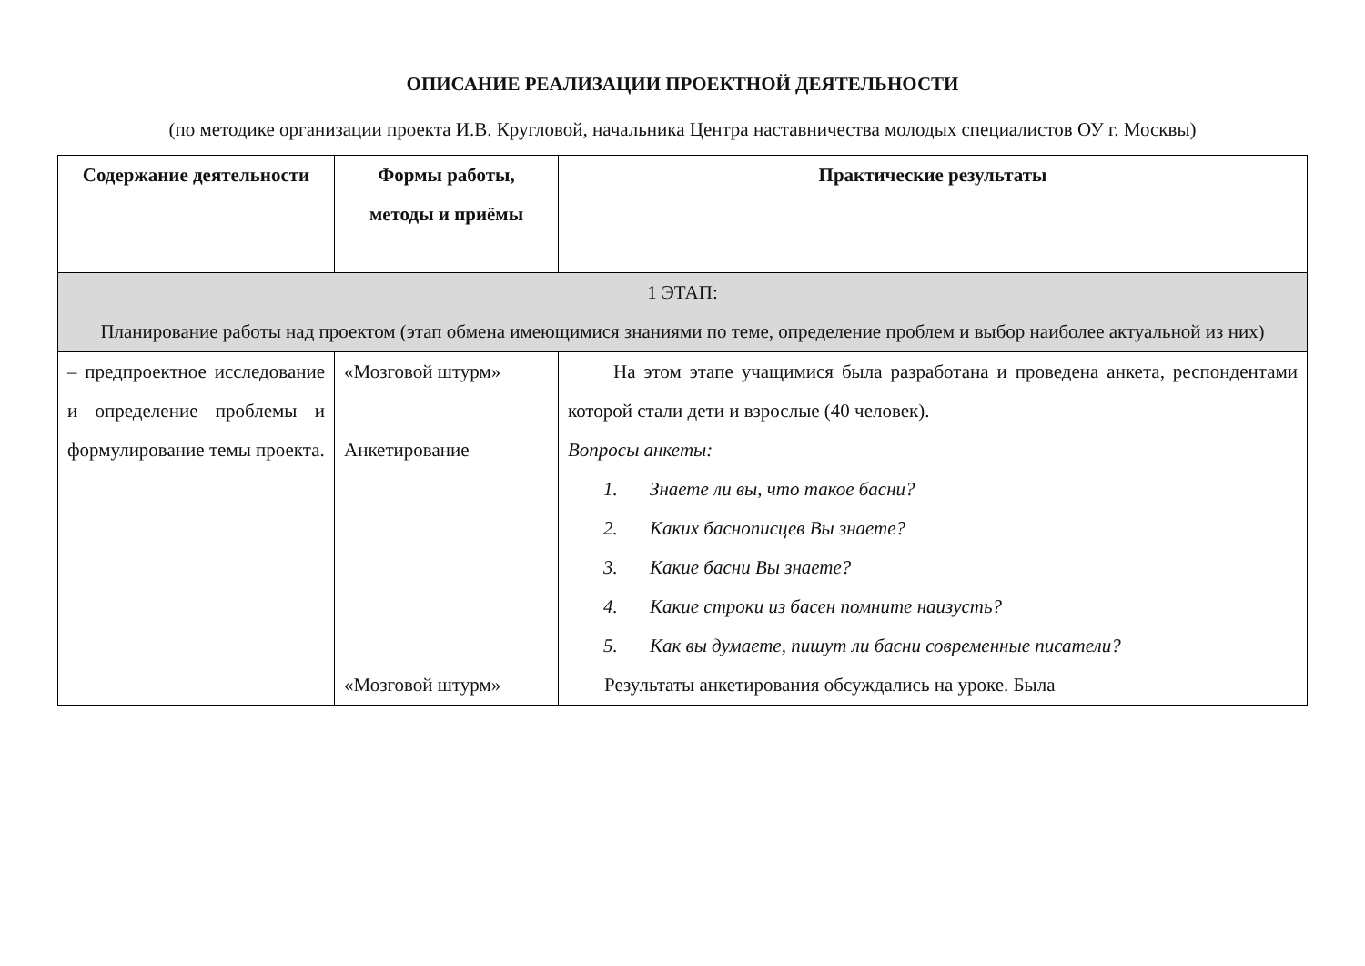ОПИСАНИЕ РЕАЛИЗАЦИИ ПРОЕКТНОЙ ДЕЯТЕЛЬНОСТИ
(по методике организации проекта И.В. Кругловой, начальника Центра наставничества молодых специалистов ОУ г. Москвы)
| Содержание деятельности | Формы работы, методы и приёмы | Практические результаты |
| --- | --- | --- |
| 1 ЭТАП: Планирование работы над проектом (этап обмена имеющимися знаниями по теме, определение проблем и выбор наиболее актуальной из них) | | |
| – предпроектное исследование и определение проблемы и формулирование темы проекта. | «Мозговой штурм» Анкетирование «Мозговой штурм» | На этом этапе учащимися была разработана и проведена анкета, респондентами которой стали дети и взрослые (40 человек). Вопросы анкеты: 1. Знаете ли вы, что такое басни? 2. Каких баснописцев Вы знаете? 3. Какие басни Вы знаете? 4. Какие строки из басен помните наизусть? 5. Как вы думаете, пишут ли басни современные писатели? Результаты анкетирования обсуждались на уроке. Была |